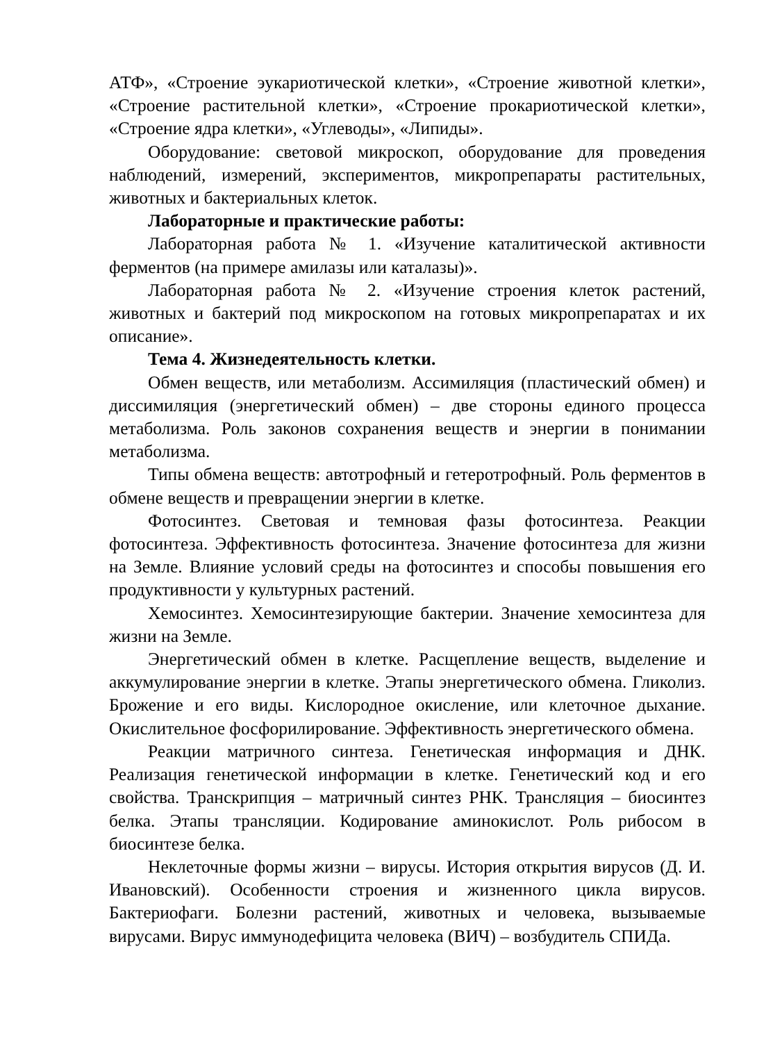АТФ», «Строение эукариотической клетки», «Строение животной клетки», «Строение растительной клетки», «Строение прокариотической клетки», «Строение ядра клетки», «Углеводы», «Липиды».
Оборудование: световой микроскоп, оборудование для проведения наблюдений, измерений, экспериментов, микропрепараты растительных, животных и бактериальных клеток.
Лабораторные и практические работы:
Лабораторная работа № 1. «Изучение каталитической активности ферментов (на примере амилазы или каталазы)».
Лабораторная работа № 2. «Изучение строения клеток растений, животных и бактерий под микроскопом на готовых микропрепаратах и их описание».
Тема 4. Жизнедеятельность клетки.
Обмен веществ, или метаболизм. Ассимиляция (пластический обмен) и диссимиляция (энергетический обмен) – две стороны единого процесса метаболизма. Роль законов сохранения веществ и энергии в понимании метаболизма.
Типы обмена веществ: автотрофный и гетеротрофный. Роль ферментов в обмене веществ и превращении энергии в клетке.
Фотосинтез. Световая и темновая фазы фотосинтеза. Реакции фотосинтеза. Эффективность фотосинтеза. Значение фотосинтеза для жизни на Земле. Влияние условий среды на фотосинтез и способы повышения его продуктивности у культурных растений.
Хемосинтез. Хемосинтезирующие бактерии. Значение хемосинтеза для жизни на Земле.
Энергетический обмен в клетке. Расщепление веществ, выделение и аккумулирование энергии в клетке. Этапы энергетического обмена. Гликолиз. Брожение и его виды. Кислородное окисление, или клеточное дыхание. Окислительное фосфорилирование. Эффективность энергетического обмена.
Реакции матричного синтеза. Генетическая информация и ДНК. Реализация генетической информации в клетке. Генетический код и его свойства. Транскрипция – матричный синтез РНК. Трансляция – биосинтез белка. Этапы трансляции. Кодирование аминокислот. Роль рибосом в биосинтезе белка.
Неклеточные формы жизни – вирусы. История открытия вирусов (Д. И. Ивановский). Особенности строения и жизненного цикла вирусов. Бактериофаги. Болезни растений, животных и человека, вызываемые вирусами. Вирус иммунодефицита человека (ВИЧ) – возбудитель СПИДа.